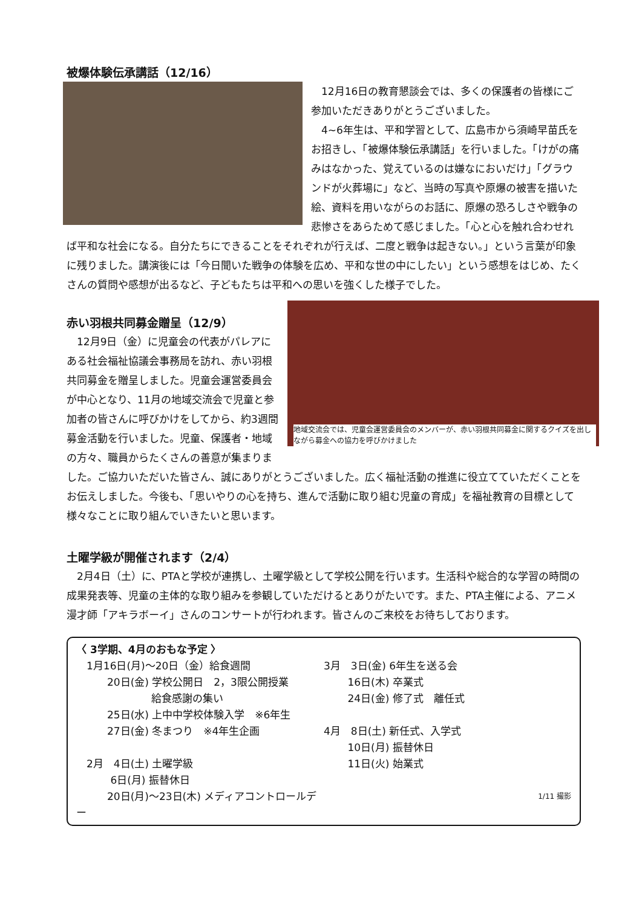被爆体験伝承講話（12/16）
　12月16日の教育懇談会では、多くの保護者の皆様にご参加いただきありがとうございました。
　4~6年生は、平和学習として、広島市から須崎早苗氏をお招きし、「被爆体験伝承講話」を行いました。「けがの痛みはなかった、覚えているのは嫌なにおいだけ」「グラウンドが火葬場に」など、当時の写真や原爆の被害を描いた絵、資料を用いながらのお話に、原爆の恐ろしさや戦争の悲惨さをあらためて感じました。「心と心を触れ合わせれば平和な社会になる。自分たちにできることをそれぞれが行えば、二度と戦争は起きない。」という言葉が印象に残りました。講演後には「今日聞いた戦争の体験を広め、平和な世の中にしたい」という感想をはじめ、たくさんの質問や感想が出るなど、子どもたちは平和への思いを強くした様子でした。
地域交流会では、児童会運営委員会のメンバーが、赤い羽根共同募金に関するクイズを出しながら募金への協力を呼びかけました
赤い羽根共同募金贈呈（12/9）
　12月9日（金）に児童会の代表がパレアにある社会福祉協議会事務局を訪れ、赤い羽根共同募金を贈呈しました。児童会運営委員会が中心となり、11月の地域交流会で児童と参加者の皆さんに呼びかけをしてから、約3週間募金活動を行いました。児童、保護者・地域の方々、職員からたくさんの善意が集まりました。ご協力いただいた皆さん、誠にありがとうございました。広く福祉活動の推進に役立てていただくことをお伝えしました。今後も、「思いやりの心を持ち、進んで活動に取り組む児童の育成」を福祉教育の目標として様々なことに取り組んでいきたいと思います。
土曜学級が開催されます（2/4）
　2月4日（土）に、PTAと学校が連携し、土曜学級として学校公開を行います。生活科や総合的な学習の時間の成果発表等、児童の主体的な取り組みを参観していただけるとありがたいです。また、PTA主催による、アニメ漫才師「アキラボーイ」さんのコンサートが行われます。皆さんのご来校をお待ちしております。
〈 3学期、4月のおもな予定 〉
　1月16日(月)～20日（金）給食週間
　　　20日(金) 学校公開日　2，3限公開授業
　　　　　　　 給食感謝の集い
　　　25日(水) 上中中学校体験入学　※6年生
　　　27日(金) 冬まつり　※4年生企画
　2月　4日(土) 土曜学級
　　　 6日(月) 振替休日
　　　20日(月)～23日(木) メディアコントロールデー
3月　3日(金) 6年生を送る会
　　 16日(木) 卒業式
　　 24日(金) 修了式　離任式
4月　8日(土) 新任式、入学式
　　 10日(月) 振替休日
　　 11日(火) 始業式
1/11 撮影